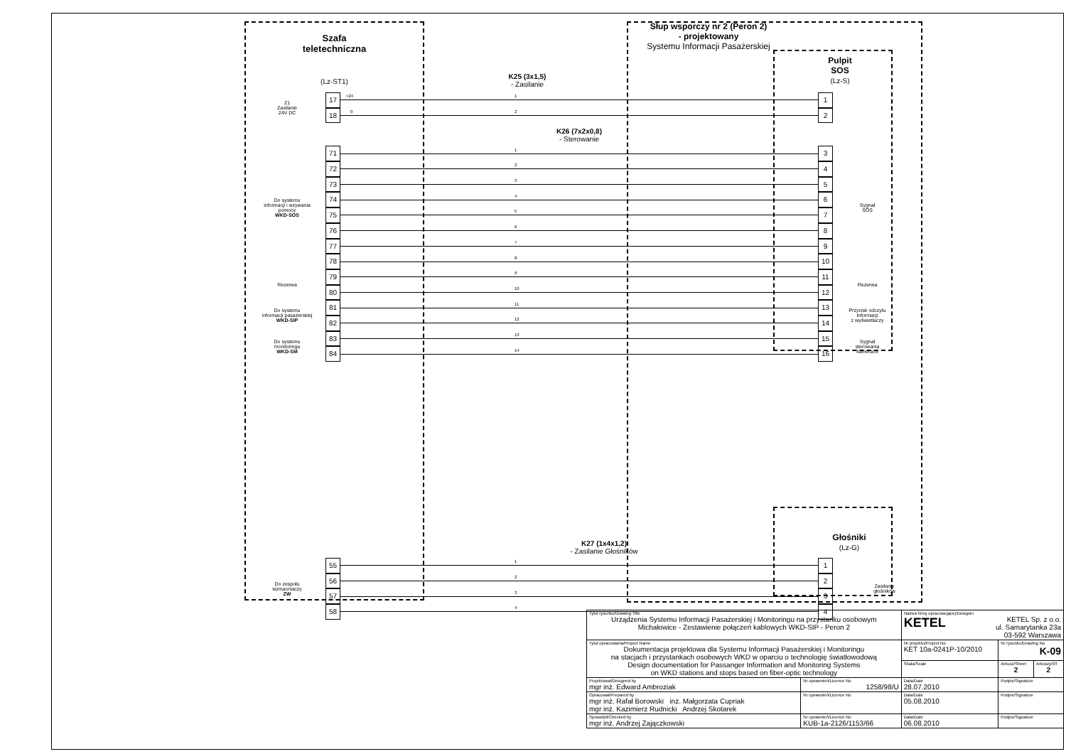Szafa
teletechniczna
(Lz-ST1)
K25 (3x1,5)
- Zasilanie
Słup wsporczy nr 2 (Peron 2)
- projektowany
Systemu Informacji Pasażerskiej
Pulpit
SOS
(Lz-S)
Z1
Zasilanie
24V DC
17
+24 1
1
18
0 2
2
K26 (7x2x0,8)
- Sterowanie
Do systemu
informacji i wzywania
pomocy
WKD-SOS
71
1
3
72
2
4
73
3
5
74
4
6
75
5
7
76
6
8
77
7
9
78
8
10
Sygnał
SOS
Rezerwa
79
9
11
80
10
12
Rezerwa
Do systemu
informacji pasażerskiej
WKD-SIP
81
11
13
82
12
14
Przycisk odczytu
informacji
z wyświetlaczy
Do systemu
monitoringu
WKD-SM
83
13
15
84
14
16
Sygnał
sterowania
kamerami
K27 (1x4x1,2)
- Zasilanie Głośników
Głośniki
(Lz-G)
Do zespołu
wzmacniaczy
ZW
55
1
1
56
2
2
57
3
3
58
4
4
Zasilanie
głośników
| Tytuł rysunku/Drawing Title Urządzenia Systemu Informacji Pasażerskiej i Monitoringu na przystanku osobowym Michałowice - Zestawienie połączeń kablowych WKD-SIP - Peron 2 | | Nazwa firmy opracowującej/Designer KETEL KETEL Sp. z o.o. ul. Samarytanka 23a 03-592 Warszawa | | |
| Tytuł opracowania/Project Name Dokumentacja projektowa dla Systemu Informacji Pasażerskiej i Monitoringu na stacjach i przystankach osobowych WKD w oparciu o technologię światłowodową Design documentation for Passanger Information and Monitoring Systems on WKD stations and stops based on fiber-optic technology | | Nr projektu/Project No KET 10a-0241P-10/2010 | Nr rysunku/Drawing No K-09 | |
| | | Skala/Scale | Arkusz/Sheet 2 | Arkuszy/Of 2 |
| Projektował/Designed by mgr inż. Edward Ambroziak | Nr uprawnień/Licence No 1258/98/U | Data/Date 28.07.2010 | Podpis/Signature | |
| Opracował/Prepared by mgr inż. Rafał Borowski inż. Małgorzata Cupriak mgr inż. Kazimierz Rudnicki Andrzej Skotarek | Nr uprawnień/Licence No | Data/Date 05.08.2010 | Podpis/Signature | |
| Sprawdził/Checked by mgr inż. Andrzej Zajączkowski | Nr uprawnień/Licence No KUB-1a-2126/1153/66 | Data/Date 06.08.2010 | Podpis/Signature | |